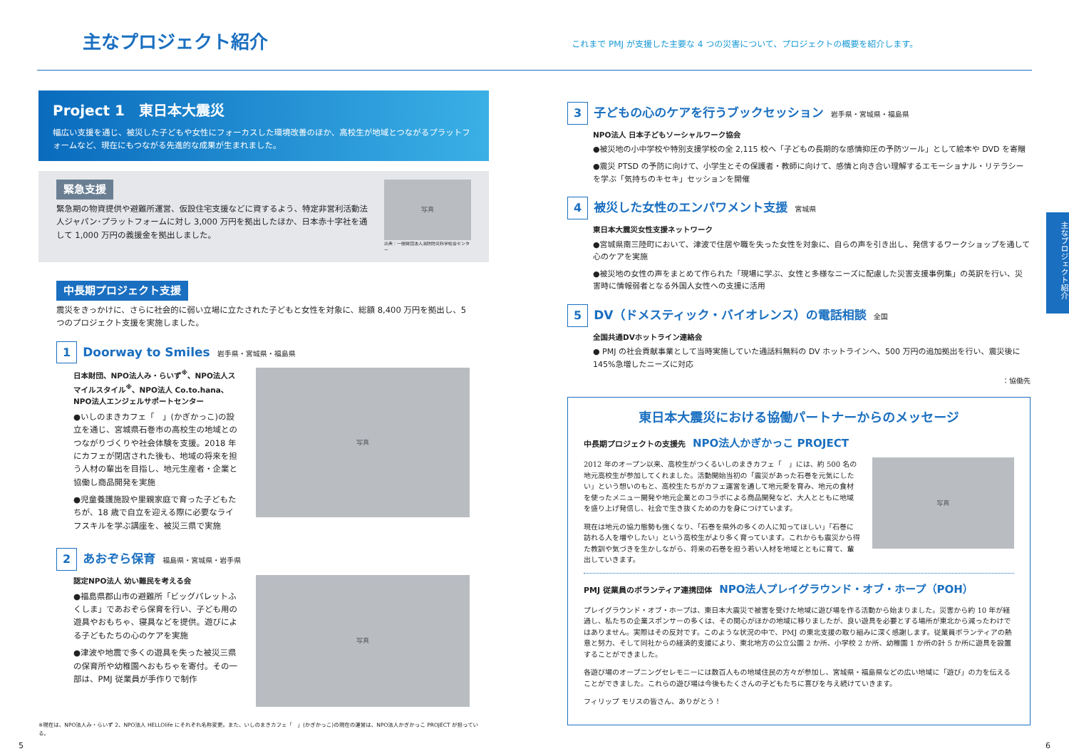主なプロジェクト紹介
これまで PMJ が支援した主要な 4 つの災害について、プロジェクトの概要を紹介します。
主なプロジェクト紹介
Project 1　東日本大震災
幅広い支援を通じ、被災した子どもや女性にフォーカスした環境改善のほか、高校生が地域とつながるプラットフォームなど、現在にもつながる先進的な成果が生まれました。
緊急支援
緊急期の物資提供や避難所運営、仮設住宅支援などに資するよう、特定非営利活動法人ジャパン･プラットフォームに対し 3,000 万円を拠出したほか、日本赤十字社を通して 1,000 万円の義援金を拠出しました。
写真
出典：一般財団法人消防防災科学総合センター
中長期プロジェクト支援
震災をきっかけに、さらに社会的に弱い立場に立たされた子どもと女性を対象に、総額 8,400 万円を拠出し、5 つのプロジェクト支援を実施しました。
1 Doorway to Smiles 岩手県・宮城県・福島県
日本財団、NPO法人み・らいず<sup>※</sup>、NPO法人スマイルスタイル<sup>※</sup>、NPO法人 Co.to.hana、NPO法人エンジェルサポートセンター
●いしのまきカフェ「　」(かぎかっこ)の設立を通じ、宮城県石巻市の高校生の地域とのつながりづくりや社会体験を支援。2018 年にカフェが閉店された後も、地域の将来を担う人材の輩出を目指し、地元生産者・企業と協働し商品開発を実施
●児童養護施設や里親家庭で育った子どもたちが、18 歳で自立を迎える際に必要なライフスキルを学ぶ講座を、被災三県で実施
写真
2 あおぞら保育 福島県・宮城県・岩手県
認定NPO法人 幼い難民を考える会
●福島県郡山市の避難所「ビッグパレットふくしま」であおぞら保育を行い、子ども用の遊具やおもちゃ、寝具などを提供。遊びによる子どもたちの心のケアを実施
●津波や地震で多くの遊具を失った被災三県の保育所や幼稚園へおもちゃを寄付。その一部は、PMJ 従業員が手作りで制作
写真
※現在は、NPO法人み・らいず 2、NPO法人 HELLOlife にそれぞれ名称変更。また、いしのまきカフェ「　」(かぎかっこ)の現在の運営は、NPO法人かぎかっこ PROJECT が担っている。
3 子どもの心のケアを行うブックセッション 岩手県・宮城県・福島県
NPO法人 日本子どもソーシャルワーク協会
●被災地の小中学校や特別支援学校の全 2,115 校へ「子どもの長期的な感情抑圧の予防ツール」として絵本や DVD を寄贈
●震災 PTSD の予防に向けて、小学生とその保護者・教師に向けて、感情と向き合い理解するエモーショナル・リテラシーを学ぶ「気持ちのキセキ」セッションを開催
4 被災した女性のエンパワメント支援 宮城県
東日本大震災女性支援ネットワーク
●宮城県南三陸町において、津波で住居や職を失った女性を対象に、自らの声を引き出し、発信するワークショップを通して心のケアを実施
●被災地の女性の声をまとめて作られた「現場に学ぶ、女性と多様なニーズに配慮した災害支援事例集」の英訳を行い、災害時に情報弱者となる外国人女性への支援に活用
5 DV（ドメスティック・バイオレンス）の電話相談 全国
全国共通DVホットライン連絡会
● PMJ の社会貢献事業として当時実施していた通話料無料の DV ホットラインへ、500 万円の追加拠出を行い、震災後に 145%急増したニーズに対応
：協働先
東日本大震災における協働パートナーからのメッセージ
中長期プロジェクトの支援先 NPO法人かぎかっこ PROJECT
2012 年のオープン以来、高校生がつくるいしのまきカフェ「　」には、約 500 名の地元高校生が参加してくれました。活動開始当初の「震災があった石巻を元気にしたい」という想いのもと、高校生たちがカフェ運営を通して地元愛を育み、地元の食材を使ったメニュー開発や地元企業とのコラボによる商品開発など、大人とともに地域を盛り上げ発信し、社会で生き抜くための力を身につけています。
現在は地元の協力態勢も強くなり、「石巻を県外の多くの人に知ってほしい」「石巻に訪れる人を増やしたい」という高校生がより多く育っています。これからも震災から得た教訓や気づきを生かしながら、将来の石巻を担う若い人材を地域とともに育て、輩出していきます。
写真
PMJ 従業員のボランティア連携団体 NPO法人プレイグラウンド・オブ・ホープ（POH）
プレイグラウンド・オブ・ホープは、東日本大震災で被害を受けた地域に遊び場を作る活動から始まりました。災害から約 10 年が経過し、私たちの企業スポンサーの多くは、その関心がほかの地域に移りましたが、良い遊具を必要とする場所が東北から減ったわけではありません。実際はその反対です。このような状況の中で、PMJ の東北支援の取り組みに深く感謝します。従業員ボランティアの熱意と努力、そして同社からの経済的支援により、東北地方の公立公園 2 か所、小学校 2 か所、幼稚園 1 か所の計 5 か所に遊具を設置することができました。
各遊び場のオープニングセレモニーには数百人もの地域住民の方々が参加し、宮城県・福島県などの広い地域に「遊び」の力を伝えることができました。これらの遊び場は今後もたくさんの子どもたちに喜びを与え続けていきます。
フィリップ モリスの皆さん、ありがとう！
5 6